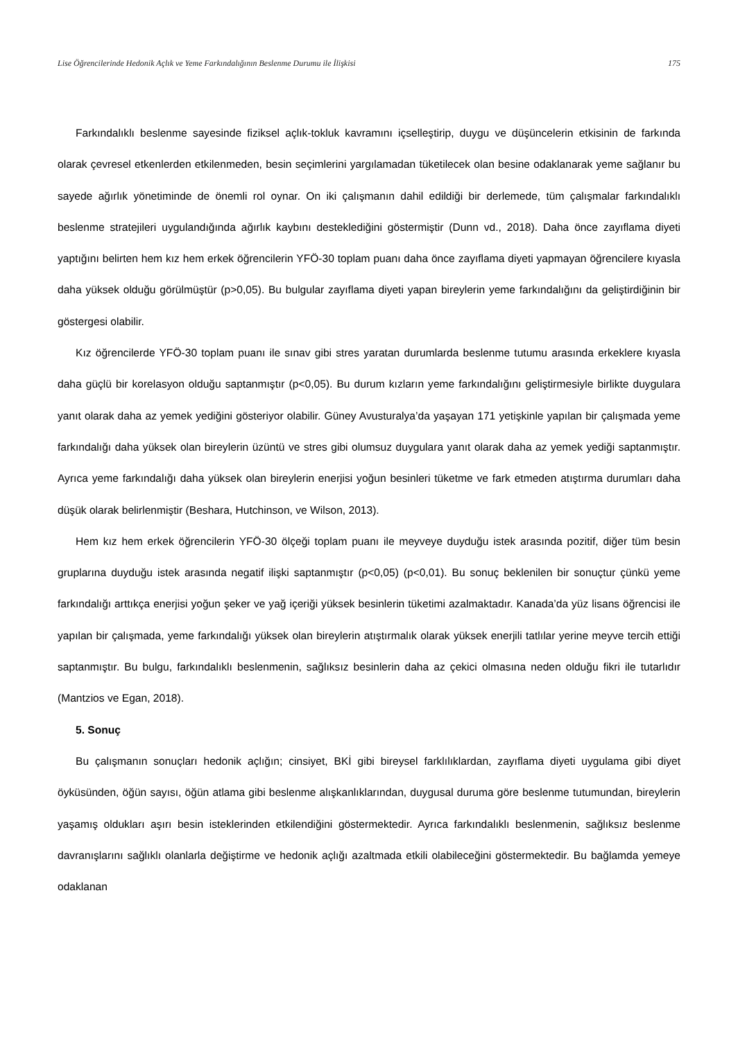Lise Öğrencilerinde Hedonik Açlık ve Yeme Farkındalığının Beslenme Durumu ile İlişkisi 175
Farkındalıklı beslenme sayesinde fiziksel açlık-tokluk kavramını içselleştirip, duygu ve düşüncelerin etkisinin de farkında olarak çevresel etkenlerden etkilenmeden, besin seçimlerini yargılamadan tüketilecek olan besine odaklanarak yeme sağlanır bu sayede ağırlık yönetiminde de önemli rol oynar. On iki çalışmanın dahil edildiği bir derlemede, tüm çalışmalar farkındalıklı beslenme stratejileri uygulandığında ağırlık kaybını desteklediğini göstermiştir (Dunn vd., 2018). Daha önce zayıflama diyeti yaptığını belirten hem kız hem erkek öğrencilerin YFÖ-30 toplam puanı daha önce zayıflama diyeti yapmayan öğrencilere kıyasla daha yüksek olduğu görülmüştür (p>0,05). Bu bulgular zayıflama diyeti yapan bireylerin yeme farkındalığını da geliştirdiğinin bir göstergesi olabilir.
Kız öğrencilerde YFÖ-30 toplam puanı ile sınav gibi stres yaratan durumlarda beslenme tutumu arasında erkeklere kıyasla daha güçlü bir korelasyon olduğu saptanmıştır (p<0,05). Bu durum kızların yeme farkındalığını geliştirmesiyle birlikte duygulara yanıt olarak daha az yemek yediğini gösteriyor olabilir. Güney Avusturalya’da yaşayan 171 yetişkinle yapılan bir çalışmada yeme farkındalığı daha yüksek olan bireylerin üzüntü ve stres gibi olumsuz duygulara yanıt olarak daha az yemek yediği saptanmıştır. Ayrıca yeme farkındalığı daha yüksek olan bireylerin enerjisi yoğun besinleri tüketme ve fark etmeden atıştırma durumları daha düşük olarak belirlenmiştir (Beshara, Hutchinson, ve Wilson, 2013).
Hem kız hem erkek öğrencilerin YFÖ-30 ölçeği toplam puanı ile meyveye duyduğu istek arasında pozitif, diğer tüm besin gruplarına duyduğu istek arasında negatif ilişki saptanmıştır (p<0,05) (p<0,01). Bu sonuç beklenilen bir sonuçtur çünkü yeme farkındalığı arttıkça enerjisi yoğun şeker ve yağ içeriği yüksek besinlerin tüketimi azalmaktadır. Kanada’da yüz lisans öğrencisi ile yapılan bir çalışmada, yeme farkındalığı yüksek olan bireylerin atıştırmalık olarak yüksek enerjili tatlılar yerine meyve tercih ettiği saptanmıştır. Bu bulgu, farkındalıklı beslenmenin, sağlıksız besinlerin daha az çekici olmasına neden olduğu fikri ile tutarlıdır (Mantzios ve Egan, 2018).
5. Sonuç
Bu çalışmanın sonuçları hedonik açlığın; cinsiyet, BKİ gibi bireysel farklılıklardan, zayıflama diyeti uygulama gibi diyet öyküsünden, öğün sayısı, öğün atlama gibi beslenme alışkanlıklarından, duygusal duruma göre beslenme tutumundan, bireylerin yaşamış oldukları aşırı besin isteklerinden etkilendiğini göstermektedir. Ayrıca farkındalıklı beslenmenin, sağlıksız beslenme davranışlarını sağlıklı olanlarla değiştirme ve hedonik açlığı azaltmada etkili olabileceğini göstermektedir. Bu bağlamda yemeye odaklanan